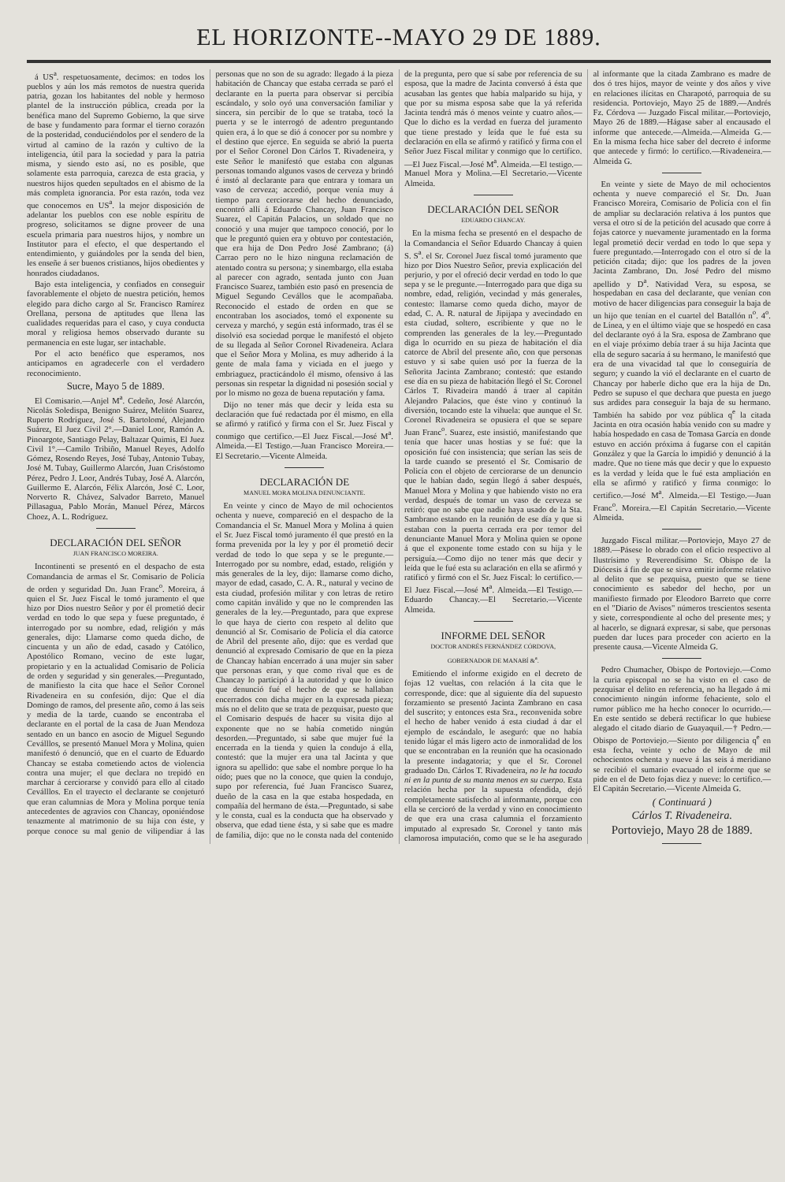EL HORIZONTE--MAYO 29 DE 1889.
á US<sup>a</sup>. respetuosamente, decimos: en todos los pueblos y aún los más remotos de nuestra querida patria, gozan los habitantes del noble y hermoso plantel de la instrucción pública, creada por la benéfica mano del Supremo Gobierno, la que sirve de base y fundamento para formar el tierno corazón de la posteridad, conduciéndolos por el sendero de la virtud al camino de la razón y cultivo de la inteligencia, útil para la sociedad y para la patria misma, y siendo esto así, no es posible, que solamente esta parroquia, carezca de esta gracia, y nuestros hijos queden sepultados en el abismo de la más completa ignorancia. Por esta razón, toda vez que conocemos en US<sup>a</sup>. la mejor disposición de adelantar los pueblos con ese noble espíritu de progreso, solicitamos se digne proveer de una escuela primaria para nuestros hijos, y nombre un Institutor para el efecto, el que despertando el entendimiento, y guiándoles por la senda del bien, les enseñe á ser buenos cristianos, hijos obedientes y honrados ciudadanos.
Bajo esta inteligencia, y confiados en conseguir favorablemente el objeto de nuestra petición, hemos elegido para dicho cargo al Sr. Francisco Ramírez Orellana, persona de aptitudes que llena las cualidades requeridas para el caso, y cuya conducta moral y religiosa hemos observado durante su permanencia en este lugar, ser intachable.
Por el acto benéfico que esperamos, nos anticipamos en agradecerle con el verdadero reconocimiento.
Sucre, Mayo 5 de 1889.
El Comisario.—Anjel M<sup>a</sup>. Cedeño, José Alarcón, Nicolás Soledispa, Benigno Suárez, Melitón Suarez, Ruperto Rodríguez, José S. Bartolomé, Alejandro Suárez, El Juez Civil 2°.—Daniel Loor, Ramón A. Pinoargote, Santiago Pelay, Baltazar Quimis, El Juez Civil 1°.—Camilo Tribiño, Manuel Reyes, Adolfo Gómez, Rosendo Reyes, José Tubay, Antonio Tubay, José M. Tubay, Guillermo Alarcón, Juan Crisóstomo Pérez, Pedro J. Loor, Andrés Tubay, José A. Alarcón, Guillermo E. Alarcón, Félix Alarcón, José C. Loor, Norverto R. Chávez, Salvador Barreto, Manuel Pillasagua, Pablo Morán, Manuel Pérez, Márcos Choez, A. L. Rodríguez.
DECLARACIÓN DEL SEÑOR
JUAN FRANCISCO MOREIRA.
Incontinenti se presentó en el despacho de esta Comandancia de armas el Sr. Comisario de Policía de orden y seguridad Dn. Juan Franc<sup>o</sup>. Moreira, á quien el Sr. Juez Fiscal le tomó juramento el que hizo por Dios nuestro Señor y por él prometió decir verdad en todo lo que sepa y fuese preguntado, é interrogado por su nombre, edad, religión y más generales, dijo: Llamarse como queda dicho, de cincuenta y un año de edad, casado y Católico, Apostólico Romano, vecino de este lugar, propietario y en la actualidad Comisario de Policía de orden y seguridad y sin generales.—Preguntado, de manifiesto la cita que hace el Señor Coronel Rivadeneira en su confesión, dijo: Que el día Domingo de ramos, del presente año, como á las seis y media de la tarde, cuando se encontraba el declarante en el portal de la casa de Juan Mendoza sentado en un banco en asocio de Miguel Segundo Ceválllos, se presentó Manuel Mora y Molina, quien manifestó ó denunció, que en el cuarto de Eduardo Chancay se estaba cometiendo actos de violencia contra una mujer; el que declara no trepidó en marchar á cerciorarse y convidó para ello al citado Ceválllos. En el trayecto el declarante se conjeturó que eran calumnias de Mora y Molina porque tenía antecedentes de agravios con Chancay, oponiéndose tenazmente al matrimonio de su hija con éste, y porque conoce su mal genio de vilipendiar á las personas que no son de su agrado: llegado á la pieza habitación de Chancay que estaba cerrada se paró el declarante en la puerta para observar si percibía escándalo, y solo oyó una conversación familiar y sincera, sin percibir de lo que se trataba, tocó la puerta y se le interrogó de adentro preguntando quien era, á lo que se dió á conocer por su nombre y el destino que ejerce. En seguida se abrió la puerta por el Señor Coronel Don Cárlos T. Rivadeneira, y este Señor le manifestó que estaba con algunas personas tomando algunos vasos de cerveza y brindó é instó al declarante para que entrara y tomara un vaso de cerveza; accedió, porque venía muy á tiempo para cerciorarse del hecho denunciado, encontró allí á Eduardo Chancay, Juan Francisco Suarez, el Capitán Palacios, un soldado que no conoció y una mujer que tampoco conoció, por lo que le preguntó quien era y obtuvo por contestación, que era hija de Don Pedro José Zambrano; (á) Carrao pero no le hizo ninguna reclamación de atentado contra su persona; y sinembargo, ella estaba al parecer con agrado, sentada junto con Juan Francisco Suarez, también esto pasó en presencia de Miguel Segundo Cevállos que le acompañaba. Reconocido el estado de orden en que se encontraban los asociados, tomó el exponente su cerveza y marchó, y según está informado, tras él se disolvió esa sociedad porque le manifestó el objeto de su llegada al Señor Coronel Rivadeneira. Aclara que el Señor Mora y Molina, es muy adherido á la gente de mala fama y viciada en el juego y embriaguez, practicándolo él mismo, ofensivo á las personas sin respetar la dignidad ni posesión social y por lo mismo no goza de buena reputación y fama.
Dijo no tener más que decir y leída esta su declaración que fué redactada por él mismo, en ella se afirmó y ratificó y firma con el Sr. Juez Fiscal y conmigo que certifico.—El Juez Fiscal.—José M<sup>a</sup>. Almeida.—El Testigo.—Juan Francisco Moreira.—El Secretario.—Vicente Almeida.
DECLARACIÓN DE
MANUEL MORA MOLINA DENUNCIANTE.
En veinte y cinco de Mayo de mil ochocientos ochenta y nueve, compareció en el despacho de la Comandancia el Sr. Manuel Mora y Molina á quien el Sr. Juez Fiscal tomó juramento él que prestó en la forma prevenida por la ley y por él prometió decir verdad de todo lo que sepa y se le pregunte.—Interrogado por su nombre, edad, estado, religión y más generales de la ley, dijo: llamarse como dicho, mayor de edad, casado, C. A. R., natural y vecino de esta ciudad, profesión militar y con letras de retiro como capitán inválido y que no le comprenden las generales de la ley.—Preguntado, para que exprese lo que haya de cierto con respeto al delito que denunció al Sr. Comisario de Policía el día catorce de Abril del presente año, dijo: que es verdad que denunció al expresado Comisario de que en la pieza de Chancay habían encerrado á una mujer sin saber que personas eran, y que como rival que es de Chancay lo participó á la autoridad y que lo único que denunció fué el hecho de que se hallaban encerrados con dicha mujer en la expresada pieza; más no el delito que se trata de pezquisar, puesto que el Comisario después de hacer su visita dijo al exponente que no se había cometido ningún desorden.—Preguntado, si sabe que mujer fué la encerrada en la tienda y quien la condujo á ella, contestó: que la mujer era una tal Jacinta y que ignora su apellido: que sabe el nombre porque lo ha oído; pues que no la conoce, que quien la condujo, supo por referencia, fué Juan Francisco Suarez, dueño de la casa en la que estaba hospedada, en compañía del hermano de ésta.—Preguntado, si sabe y le consta, cual es la conducta que ha observado y observa, que edad tiene ésta, y si sabe que es madre de familia, dijo: que no le consta nada del contenido de la pregunta, pero que sí sabe por referencia de su esposa, que la madre de Jacinta conversó á ésta que acusaban las gentes que había malparido su hija, y que por su misma esposa sabe que la yá referida Jacinta tendrá más ó menos veinte y cuatro años.—Que lo dicho es la verdad en fuerza del juramento que tiene prestado y leída que le fué esta su declaración en ella se afirmó y ratificó y firma con el Señor Juez Fiscal militar y conmigo que lo certifico.—El Juez Fiscal.—José M<sup>a</sup>. Almeida.—El testigo.—Manuel Mora y Molina.—El Secretario.—Vicente Almeida.
DECLARACIÓN DEL SEÑOR
EDUARDO CHANCAY.
En la misma fecha se presentó en el despacho de la Comandancia el Señor Eduardo Chancay á quien S. S<sup>a</sup>. el Sr. Coronel Juez fiscal tomó juramento que hizo por Dios Nuestro Señor, previa explicación del perjurio, y por el ofreció decir verdad en todo lo que sepa y se le pregunte.—Interrogado para que diga su nombre, edad, religión, vecindad y más generales, contesto: llamarse como queda dicho, mayor de edad, C. A. R. natural de Jipijapa y avecindado en esta ciudad, soltero, escribiente y que no le comprenden las generales de la ley.—Preguntado diga lo ocurrido en su pieza de habitación el día catorce de Abril del presente año, con que personas estuvo y si sabe quien usó por la fuerza de la Señorita Jacinta Zambrano; contestó: que estando ese día en su pieza de habitación llegó el Sr. Coronel Cárlos T. Rivadeira mandó á traer al capitán Alejandro Palacios, que éste vino y continuó la diversión, tocando este la vihuela: que aunque el Sr. Coronel Rivadeneira se opusiera el que se separe Juan Franc<sup>o</sup>. Suarez, este insistió, manifestando que tenía que hacer unas hostias y se fué: que la oposición fué con insistencia; que serían las seis de la tarde cuando se presentó el Sr. Comisario de Policía con el objeto de cerciorarse de un denuncio que le habían dado, según llegó á saber después, Manuel Mora y Molina y que habiendo visto no era verdad, después de tomar un vaso de cerveza se retiró: que no sabe que nadie haya usado de la Sta. Sambrano estando en la reunión de ese día y que si estaban con la puerta cerrada era por temor del denunciante Manuel Mora y Molina quien se opone á que el exponente tome estado con su hija y le persiguía.—Como dijo no tener más que decir y leída que le fué esta su aclaración en ella se afirmó y ratificó y firmó con el Sr. Juez Fiscal: lo certifico.—El Juez Fiscal.—José M<sup>a</sup>. Almeida.—El Testigo.—Eduardo Chancay.—El Secretario.—Vicente Almeida.
INFORME DEL SEÑOR
DOCTOR ANDRÉS FERNÁNDEZ CÓRDOVA,
GOBERNADOR DE MANABÍ &<sup>a</sup>.
Emitiendo el informe exigido en el decreto de fojas 12 vueltas, con relación á la cita que le corresponde, dice: que al siguiente día del supuesto forzamiento se presentó Jacinta Zambrano en casa del suscrito; y entonces esta Sra., reconvenida sobre el hecho de haber venido á esta ciudad á dar el ejemplo de escándalo, le aseguró: que no había tenido lúgar el más ligero acto de inmoralidad de los que se encontraban en la reunión que ha ocasionado la presente indagatoria; y que el Sr. Coronel graduado Dn. Cárlos T. Rivadeneira, no le ha tocado ni en la punta de su manta menos en su cuerpo. Esta relación hecha por la supuesta ofendida, dejó completamente satisfecho al informante, porque con ella se cercioró de la verdad y vino en conocimiento de que era una crasa calumnia el forzamiento imputado al expresado Sr. Coronel y tanto más clamorosa imputación, como que se le ha asegurado al informante que la citada Zambrano es madre de dos ó tres hijos, mayor de veinte y dos años y vive en relaciones ilícitas en Charapotó, parroquia de su residencia. Portoviejo, Mayo 25 de 1889.—Andrés Fz. Córdova — Juzgado Fiscal militar.—Portoviejo, Mayo 26 de 1889.—Hágase saber al encausado el informe que antecede.—Almeida.—Almeida G.—En la misma fecha hice saber del decreto é informe que antecede y firmó: lo certifico.—Rivadeneira.—Almeida G.
En veinte y siete de Mayo de mil ochocientos ochenta y nueve compareció el Sr. Dn. Juan Francisco Moreira, Comisario de Policía con el fin de ampliar su declaración relativa á los puntos que versa el otro sí de la petición del acusado que corre á fojas catorce y nuevamente juramentado en la forma legal prometió decir verdad en todo lo que sepa y fuere preguntado.—Interrogado con el otro sí de la petición citada; dijo: que los padres de la joven Jacinta Zambrano, Dn. José Pedro del mismo apellido y D<sup>a</sup>. Natividad Vera, su esposa, se hospedaban en casa del declarante, que venían con motivo de hacer diligencias para conseguir la baja de un hijo que tenían en el cuartel del Batallón n<sup>o</sup>. 4<sup>o</sup>. de Línea, y en el último viaje que se hospedó en casa del declarante oyó á la Sra. esposa de Zambrano que en el viaje próximo debía traer á su hija Jacinta que ella de seguro sacaría á su hermano, le manifestó que era de una vivacidad tal que lo conseguiría de seguro; y cuando la vió el declarante en el cuarto de Chancay por haberle dicho que era la hija de Dn. Pedro se supuso el que dechara que puesta en juego sus ardides para conseguir la baja de su hermano. También ha sabido por voz pública q<sup>e</sup> la citada Jacinta en otra ocasión había venido con su madre y había hospedado en casa de Tomasa García en donde estuvo en acción próxima á fugarse con el capitán González y que la García lo impidió y denunció á la madre. Que no tiene más que decir y que lo expuesto es la verdad y leída que le fué esta ampliación en ella se afirmó y ratificó y firma conmigo: lo certifico.—José M<sup>a</sup>. Almeida.—El Testigo.—Juan Franc<sup>o</sup>. Moreira.—El Capitán Secretario.—Vicente Almeida.
Juzgado Fiscal militar.—Portoviejo, Mayo 27 de 1889.—Pásese lo obrado con el oficio respectivo al Ilustrísimo y Reverendísimo Sr. Obispo de la Diócesis á fin de que se sirva emitir informe relativo al delito que se pezquisa, puesto que se tiene conocimiento es sabedor del hecho, por un manifiesto firmado por Eleodoro Barreto que corre en el "Diario de Avisos" números trescientos sesenta y siete, correspondiente al ocho del presente mes; y al hacerlo, se dignará expresar, si sabe, que personas pueden dar luces para proceder con acierto en la presente causa.—Vicente Almeida G.
Pedro Chumacher, Obispo de Portoviejo.—Como la curia episcopal no se ha visto en el caso de pezquisar el delito en referencia, no ha llegado á mi conocimiento ningún informe fehaciente, solo el rumor público me ha hecho conocer lo ocurrido.—En este sentido se deberá rectificar lo que hubiese alegado el citado diario de Guayaquil.—† Pedro.—Obispo de Portoviejo.—Siento por diligencia q<sup>e</sup> en esta fecha, veinte y ocho de Mayo de mil ochocientos ochenta y nueve á las seis á meridiano se recibió el sumario evacuado el informe que se pide en el de Deto fojas diez y nueve: lo certifico.—El Capitán Secretario.—Vicente Almeida G.
( Continuará )
Cárlos T. Rivadeneira.
Portoviejo, Mayo 28 de 1889.